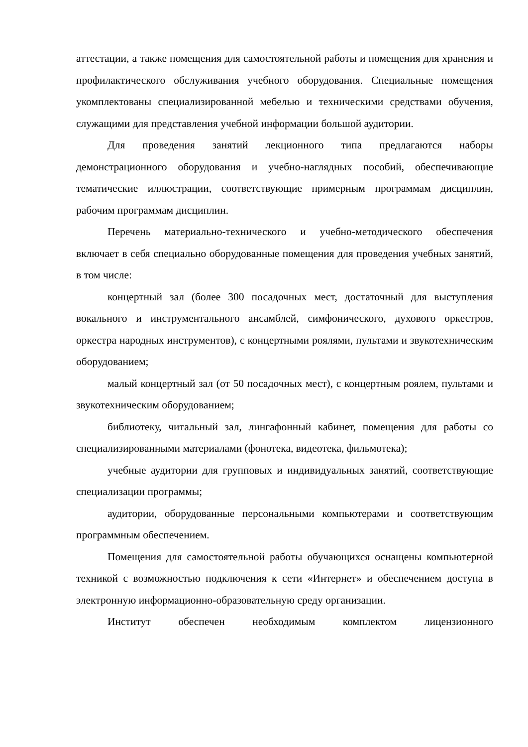аттестации, а также помещения для самостоятельной работы и помещения для хранения и профилактического обслуживания учебного оборудования. Специальные помещения укомплектованы специализированной мебелью и техническими средствами обучения, служащими для представления учебной информации большой аудитории.
Для проведения занятий лекционного типа предлагаются наборы демонстрационного оборудования и учебно-наглядных пособий, обеспечивающие тематические иллюстрации, соответствующие примерным программам дисциплин, рабочим программам дисциплин.
Перечень материально-технического и учебно-методического обеспечения включает в себя специально оборудованные помещения для проведения учебных занятий, в том числе:
концертный зал (более 300 посадочных мест, достаточный для выступления вокального и инструментального ансамблей, симфонического, духового оркестров, оркестра народных инструментов), с концертными роялями, пультами и звукотехническим оборудованием;
малый концертный зал (от 50 посадочных мест), с концертным роялем, пультами и звукотехническим оборудованием;
библиотеку, читальный зал, лингафонный кабинет, помещения для работы со специализированными материалами (фонотека, видеотека, фильмотека);
учебные аудитории для групповых и индивидуальных занятий, соответствующие специализации программы;
аудитории, оборудованные персональными компьютерами и соответствующим программным обеспечением.
Помещения для самостоятельной работы обучающихся оснащены компьютерной техникой с возможностью подключения к сети «Интернет» и обеспечением доступа в электронную информационно-образовательную среду организации.
Институт обеспечен необходимым комплектом лицензионного